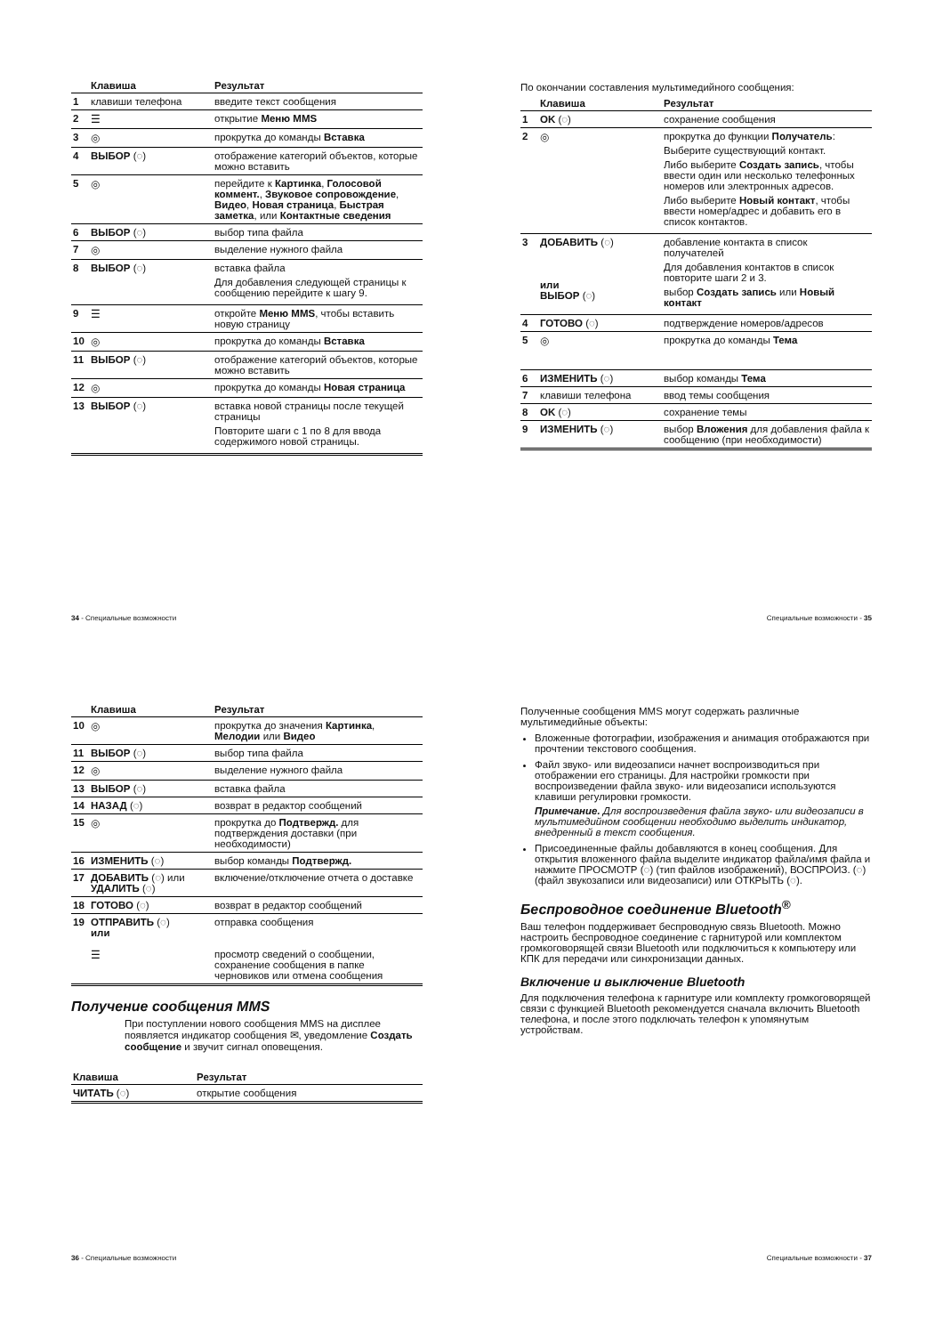| | Клавиша | Результат |
| --- | --- | --- |
| 1 | клавиши телефона | введите текст сообщения |
| 2 | ☰ | открытие Меню MMS |
| 3 | ◎ | прокрутка до команды Вставка |
| 4 | ВЫБОР (◌) | отображение категорий объектов, которые можно вставить |
| 5 | ◎ | перейдите к Картинка , Голосовой коммент. , Звуковое сопровождение , Видео , Новая страница , Быстрая заметка , или Контактные сведения |
| 6 | ВЫБОР (◌) | выбор типа файла |
| 7 | ◎ | выделение нужного файла |
| 8 | ВЫБОР (◌) | вставка файла Для добавления следующей страницы к сообщению перейдите к шагу 9. |
| 9 | ☰ | откройте Меню MMS , чтобы вставить новую страницу |
| 10 | ◎ | прокрутка до команды Вставка |
| 11 | ВЫБОР (◌) | отображение категорий объектов, которые можно вставить |
| 12 | ◎ | прокрутка до команды Новая страница |
| 13 | ВЫБОР (◌) | вставка новой страницы после текущей страницы Повторите шаги с 1 по 8 для ввода содержимого новой страницы. |
По окончании составления мультимедийного сообщения:
| | Клавиша | Результат |
| --- | --- | --- |
| 1 | OK (◌) | сохранение сообщения |
| 2 | ◎ | прокрутка до функции Получатель : Выберите существующий контакт. Либо выберите Создать запись , чтобы ввести один или несколько телефонных номеров или электронных адресов. Либо выберите Новый контакт , чтобы ввести номер/адрес и добавить его в список контактов. |
| 3 | ДОБАВИТЬ (◌) или ВЫБОР (◌) | добавление контакта в список получателей Для добавления контактов в список повторите шаги 2 и 3. выбор Создать запись или Новый контакт |
| 4 | ГОТОВО (◌) | подтверждение номеров/адресов |
| 5 | ◎ | прокрутка до команды Тема |
| 6 | ИЗМЕНИТЬ (◌) | выбор команды Тема |
| 7 | клавиши телефона | ввод темы сообщения |
| 8 | OK (◌) | сохранение темы |
| 9 | ИЗМЕНИТЬ (◌) | выбор Вложения для добавления файла к сообщению (при необходимости) |
34 - Специальные возможности Специальные возможности - 35
| | Клавиша | Результат |
| --- | --- | --- |
| 10 | ◎ | прокрутка до значения Картинка , Мелодии или Видео |
| 11 | ВЫБОР (◌) | выбор типа файла |
| 12 | ◎ | выделение нужного файла |
| 13 | ВЫБОР (◌) | вставка файла |
| 14 | НАЗАД (◌) | возврат в редактор сообщений |
| 15 | ◎ | прокрутка до Подтвержд. для подтверждения доставки (при необходимости) |
| 16 | ИЗМЕНИТЬ (◌) | выбор команды Подтвержд. |
| 17 | ДОБАВИТЬ (◌) или УДАЛИТЬ (◌) | включение/отключение отчета о доставке |
| 18 | ГОТОВО (◌) | возврат в редактор сообщений |
| 19 | ОТПРАВИТЬ (◌) или ☰ | отправка сообщения просмотр сведений о сообщении, сохранение сообщения в папке черновиков или отмена сообщения |
Получение сообщения MMS
При поступлении нового сообщения MMS на дисплее появляется индикатор сообщения ✉, уведомление Создать сообщение и звучит сигнал оповещения.
| Клавиша | Результат |
| --- | --- |
| ЧИТАТЬ (◌) | открытие сообщения |
Полученные сообщения MMS могут содержать различные мультимедийные объекты:
Вложенные фотографии, изображения и анимация отображаются при прочтении текстового сообщения.
Файл звуко- или видеозаписи начнет воспроизводиться при отображении его страницы. Для настройки громкости при воспроизведении файла звуко- или видеозаписи используются клавиши регулировки громкости.
Примечание. Для воспроизведения файла звуко- или видеозаписи в мультимедийном сообщении необходимо выделить индикатор, внедренный в текст сообщения.
Присоединенные файлы добавляются в конец сообщения. Для открытия вложенного файла выделите индикатор файла/имя файла и нажмите ПРОСМОТР (◌) (тип файлов изображений), ВОСПРОИЗ. (◌) (файл звукозаписи или видеозаписи) или ОТКРЫТЬ (◌).
Беспроводное соединение Bluetooth<sup>®</sup>
Ваш телефон поддерживает беспроводную связь Bluetooth. Можно настроить беспроводное соединение с гарнитурой или комплектом громкоговорящей связи Bluetooth или подключиться к компьютеру или КПК для передачи или синхронизации данных.
Включение и выключение Bluetooth
Для подключения телефона к гарнитуре или комплекту громкоговорящей связи с функцией Bluetooth рекомендуется сначала включить Bluetooth телефона, и после этого подключать телефон к упомянутым устройствам.
36 - Специальные возможности Специальные возможности - 37